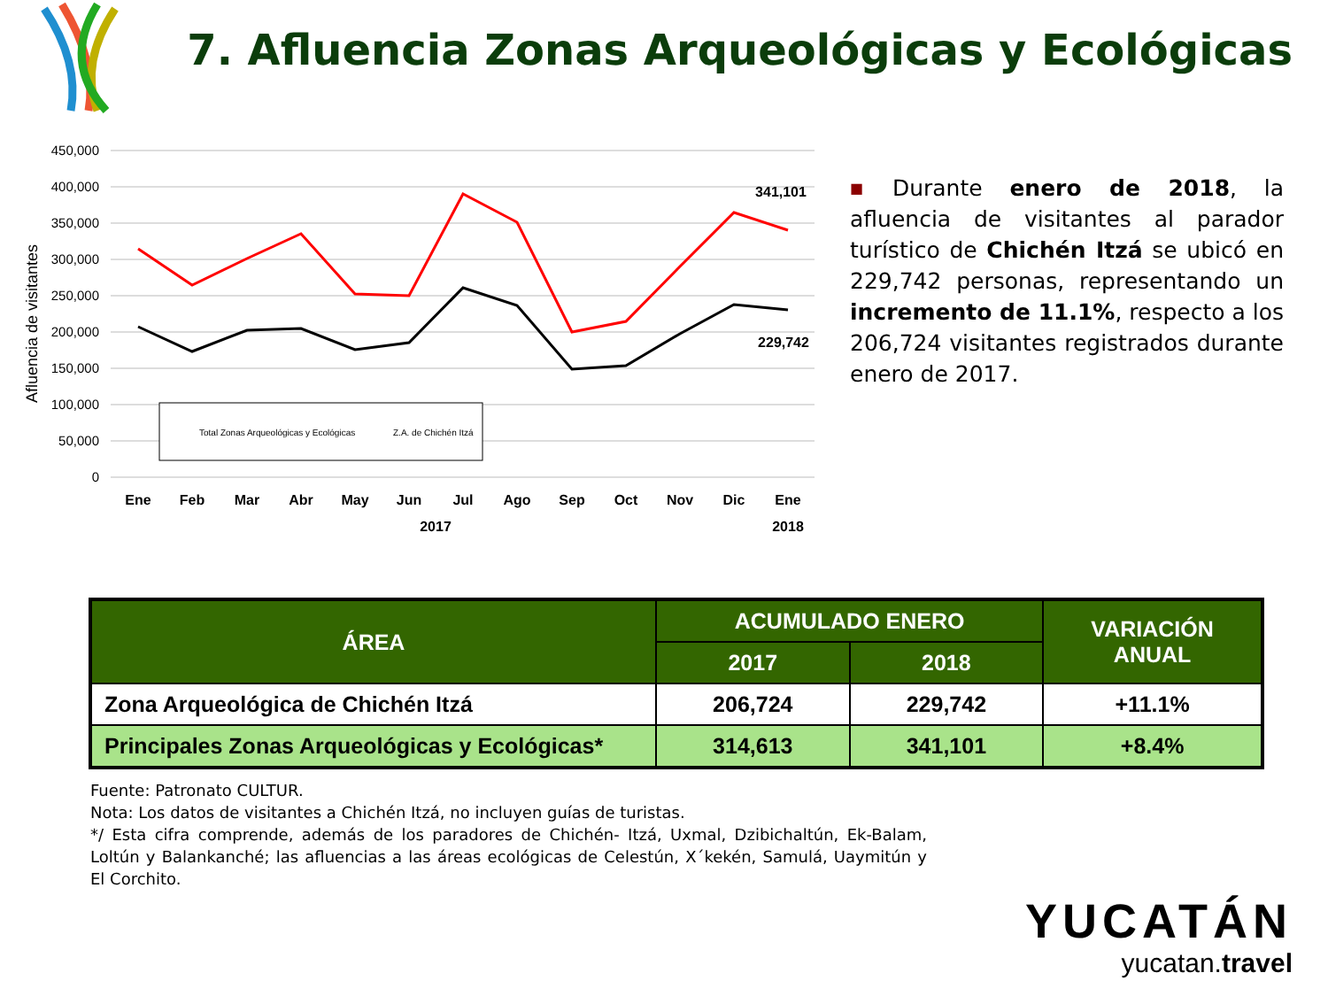7. Afluencia Zonas Arqueológicas y Ecológicas
Afluencia de visitantes
450,000
400,000
350,000
300,000
250,000
200,000
150,000
100,000
50,000
0
Ene
Feb
Mar
Abr
May
Jun
Jul
Ago
Sep
Oct
Nov
Dic
Ene
2017
2018
341,101
229,742
Total Zonas Arqueológicas y Ecológicas
Z.A. de Chichén Itzá
■ Durante enero de 2018, la afluencia de visitantes al parador turístico de Chichén Itzá se ubicó en 229,742 personas, representando un incremento de 11.1%, respecto a los 206,724 visitantes registrados durante enero de 2017.
| ÁREA | ACUMULADO ENERO | | VARIACIÓN ANUAL |
| --- | --- | --- | --- |
| | 2017 | 2018 | |
| Zona Arqueológica de Chichén Itzá | 206,724 | 229,742 | +11.1% |
| Principales Zonas Arqueológicas y Ecológicas* | 314,613 | 341,101 | +8.4% |
Fuente: Patronato CULTUR.
Nota: Los datos de visitantes a Chichén Itzá, no incluyen guías de turistas.
*/ Esta cifra comprende, además de los paradores de Chichén- Itzá, Uxmal, Dzibichaltún, Ek-Balam, Loltún y Balankanché; las afluencias a las áreas ecológicas de Celestún, X´kekén, Samulá, Uaymitún y El Corchito.
YUCATÁN
yucatan.travel